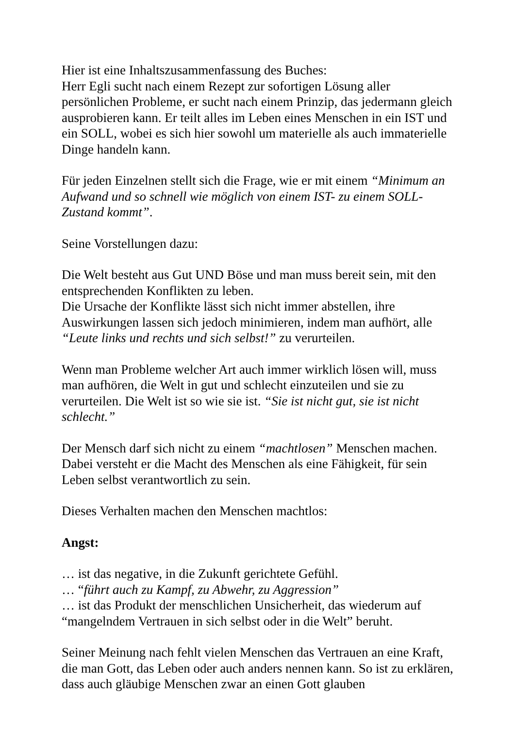Hier ist eine Inhaltszusammenfassung des Buches:
Herr Egli sucht nach einem Rezept zur sofortigen Lösung aller persönlichen Probleme, er sucht nach einem Prinzip, das jedermann gleich ausprobieren kann. Er teilt alles im Leben eines Menschen in ein IST und ein SOLL, wobei es sich hier sowohl um materielle als auch immaterielle Dinge handeln kann.
Für jeden Einzelnen stellt sich die Frage, wie er mit einem “Minimum an Aufwand und so schnell wie möglich von einem IST- zu einem SOLL-Zustand kommt”.
Seine Vorstellungen dazu:
Die Welt besteht aus Gut UND Böse und man muss bereit sein, mit den entsprechenden Konflikten zu leben.
Die Ursache der Konflikte lässt sich nicht immer abstellen, ihre Auswirkungen lassen sich jedoch minimieren, indem man aufhört, alle “Leute links und rechts und sich selbst!” zu verurteilen.
Wenn man Probleme welcher Art auch immer wirklich lösen will, muss man aufhören, die Welt in gut und schlecht einzuteilen und sie zu verurteilen. Die Welt ist so wie sie ist. “Sie ist nicht gut, sie ist nicht schlecht.”
Der Mensch darf sich nicht zu einem “machtlosen” Menschen machen. Dabei versteht er die Macht des Menschen als eine Fähigkeit, für sein Leben selbst verantwortlich zu sein.
Dieses Verhalten machen den Menschen machtlos:
Angst:
… ist das negative, in die Zukunft gerichtete Gefühl.
… “führt auch zu Kampf, zu Abwehr, zu Aggression”
… ist das Produkt der menschlichen Unsicherheit, das wiederum auf “mangelndem Vertrauen in sich selbst oder in die Welt” beruht.
Seiner Meinung nach fehlt vielen Menschen das Vertrauen an eine Kraft, die man Gott, das Leben oder auch anders nennen kann. So ist zu erklären, dass auch gläubige Menschen zwar an einen Gott glauben